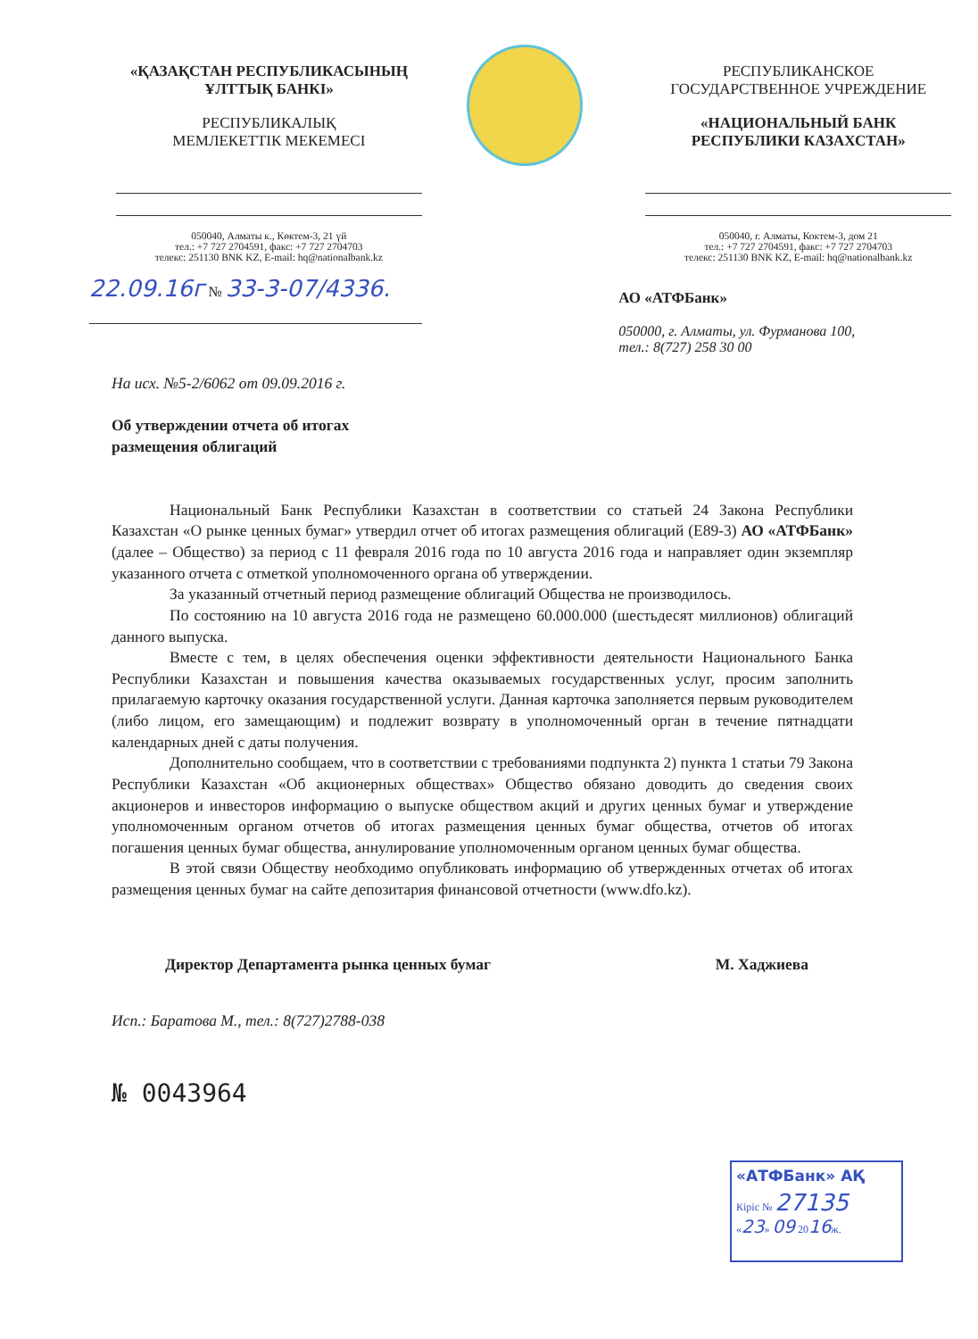«ҚАЗАҚСТАН РЕСПУБЛИКАСЫНЫҢ
ҰЛТТЫҚ БАНКІ»
РЕСПУБЛИКАЛЫҚ
МЕМЛЕКЕТТІК МЕКЕМЕСІ
050040, Алматы к., Көктем-3, 21 үй
тел.: +7 727 2704591, факс: +7 727 2704703
телекс: 251130 BNK KZ, E-mail: hq@nationalbank.kz
22.09.16г № 33-3-07/4336.
РЕСПУБЛИКАНСКОЕ
ГОСУДАРСТВЕННОЕ УЧРЕЖДЕНИЕ
«НАЦИОНАЛЬНЫЙ БАНК
РЕСПУБЛИКИ КАЗАХСТАН»
050040, г. Алматы, Коктем-3, дом 21
тел.: +7 727 2704591, факс: +7 727 2704703
телекс: 251130 BNK KZ, E-mail: hq@nationalbank.kz
АО «АТФБанк»
050000, г. Алматы, ул. Фурманова 100,
тел.: 8(727) 258 30 00
На исх. №5-2/6062 от 09.09.2016 г.
Об утверждении отчета об итогах
размещения облигаций
Национальный Банк Республики Казахстан в соответствии со статьей 24 Закона Республики Казахстан «О рынке ценных бумаг» утвердил отчет об итогах размещения облигаций (E89-3) АО «АТФБанк» (далее – Общество) за период с 11 февраля 2016 года по 10 августа 2016 года и направляет один экземпляр указанного отчета с отметкой уполномоченного органа об утверждении.
За указанный отчетный период размещение облигаций Общества не производилось.
По состоянию на 10 августа 2016 года не размещено 60.000.000 (шестьдесят миллионов) облигаций данного выпуска.
Вместе с тем, в целях обеспечения оценки эффективности деятельности Национального Банка Республики Казахстан и повышения качества оказываемых государственных услуг, просим заполнить прилагаемую карточку оказания государственной услуги. Данная карточка заполняется первым руководителем (либо лицом, его замещающим) и подлежит возврату в уполномоченный орган в течение пятнадцати календарных дней с даты получения.
Дополнительно сообщаем, что в соответствии с требованиями подпункта 2) пункта 1 статьи 79 Закона Республики Казахстан «Об акционерных обществах» Общество обязано доводить до сведения своих акционеров и инвесторов информацию о выпуске обществом акций и других ценных бумаг и утверждение уполномоченным органом отчетов об итогах размещения ценных бумаг общества, отчетов об итогах погашения ценных бумаг общества, аннулирование уполномоченным органом ценных бумаг общества.
В этой связи Обществу необходимо опубликовать информацию об утвержденных отчетах об итогах размещения ценных бумаг на сайте депозитария финансовой отчетности (www.dfo.kz).
Директор Департамента рынка ценных бумаг М. Хаджиева
Исп.: Баратова М., тел.: 8(727)2788-038
№ 0043964
«АТФБанк» АҚ
Кіріс № 27135
«23» 09 2016ж.